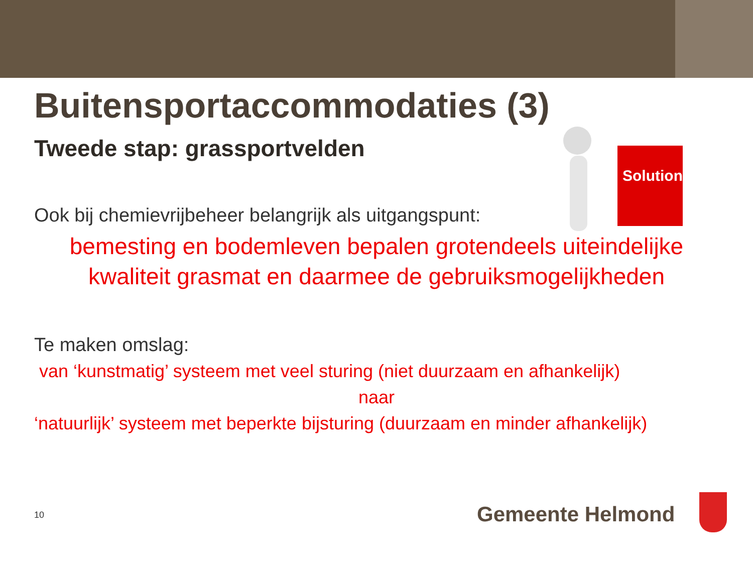Solution
Buitensportaccommodaties (3)
Tweede stap: grassportvelden
Ook bij chemievrijbeheer belangrijk als uitgangspunt:
bemesting en bodemleven bepalen grotendeels uiteindelijke kwaliteit grasmat en daarmee de gebruiksmogelijkheden
Te maken omslag:
van ‘kunstmatig’ systeem met veel sturing (niet duurzaam en afhankelijk)
naar
‘natuurlijk’ systeem met beperkte bijsturing (duurzaam en minder afhankelijk)
10 Gemeente Helmond